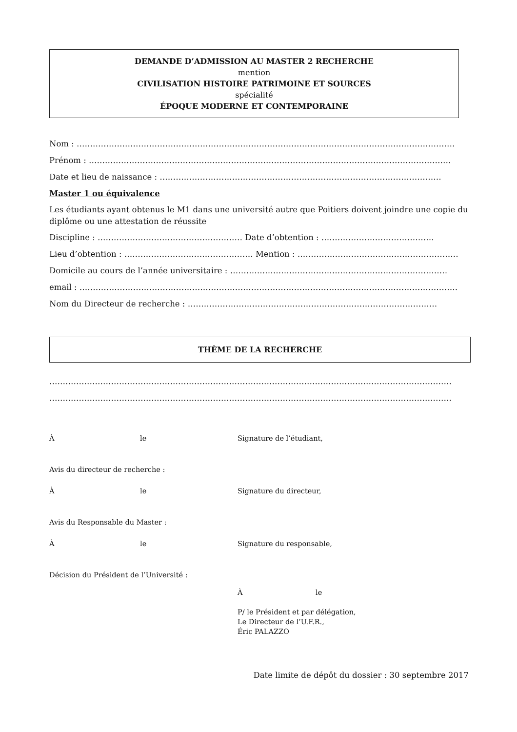DEMANDE D’ADMISSION AU MASTER 2 RECHERCHE
mention
CIVILISATION HISTOIRE PATRIMOINE ET SOURCES
spécialité
ÉPOQUE MODERNE ET CONTEMPORAINE
Nom : ……………………………………………………………………………………………………………………………
Prénom : ………………………………………………………………………………………………………………………
Date et lieu de naissance : ……………………………………………………………………………………………
Master 1 ou équivalence
Les étudiants ayant obtenus le M1 dans une université autre que Poitiers doivent joindre une copie du diplôme ou une attestation de réussite
Discipline : ……………………………………………… Date d’obtention : ……………………………………
Lieu d’obtention : ………………………………………… Mention : ……………………………………………………
Domicile au cours de l’année universitaire : ………………………………………………………………………
email : ……………………………………………………………………………………………………………………………
Nom du Directeur de recherche : …………………………………………………………………………………
THÈME DE LA RECHERCHE
……………………………………………………………………………………………………………………………………
……………………………………………………………………………………………………………………………………
Àle Signature de l’étudiant,
Avis du directeur de recherche :
Àle Signature du directeur,
Avis du Responsable du Master :
Àle Signature du responsable,
Décision du Président de l’Université :
Àle
P/ le Président et par délégation,
Le Directeur de l’U.F.R.,
Éric PALAZZO
Date limite de dépôt du dossier : 30 septembre 2017